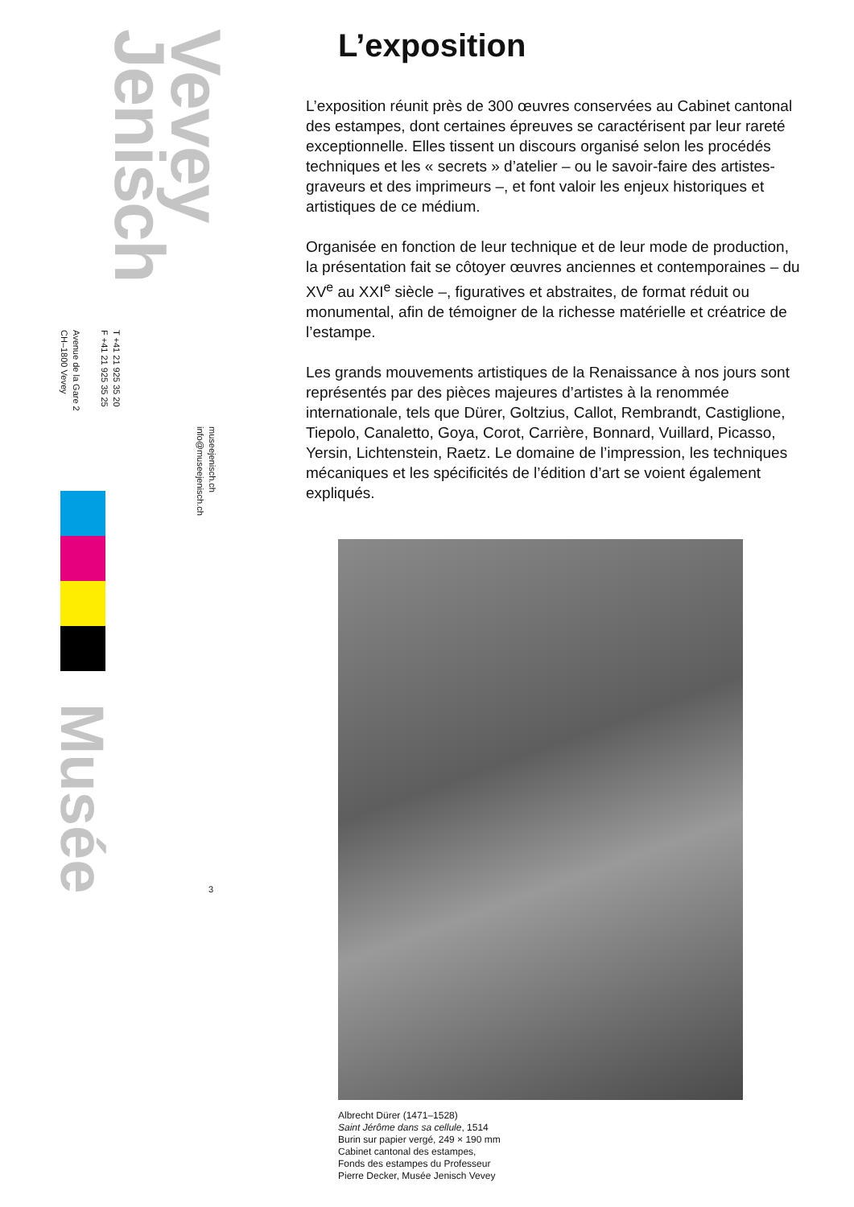Jenisch
Vevey
Avenue de la Gare 2
CH–1800 Vevey
T +41 21 925 35 20
F +41 21 925 35 25
museejenisch.ch
info@museejenisch.ch
Musée
3
L’exposition
L’exposition réunit près de 300 œuvres conservées au Cabinet cantonal des estampes, dont certaines épreuves se caractérisent par leur rareté exceptionnelle. Elles tissent un discours organisé selon les procédés techniques et les « secrets » d’atelier – ou le savoir-faire des artistes-graveurs et des imprimeurs –, et font valoir les enjeux historiques et artistiques de ce médium.
Organisée en fonction de leur technique et de leur mode de production, la présentation fait se côtoyer œuvres anciennes et contemporaines – du XV<sup>e</sup> au XXI<sup>e</sup> siècle –, figuratives et abstraites, de format réduit ou monumental, afin de témoigner de la richesse matérielle et créatrice de l’estampe.
Les grands mouvements artistiques de la Renaissance à nos jours sont représentés par des pièces majeures d’artistes à la renommée internationale, tels que Dürer, Goltzius, Callot, Rembrandt, Castiglione, Tiepolo, Canaletto, Goya, Corot, Carrière, Bonnard, Vuillard, Picasso, Yersin, Lichtenstein, Raetz. Le domaine de l’impression, les techniques mécaniques et les spécificités de l’édition d’art se voient également expliqués.
Albrecht Dürer (1471–1528)
Saint Jérôme dans sa cellule, 1514
Burin sur papier vergé, 249 × 190 mm
Cabinet cantonal des estampes,
Fonds des estampes du Professeur
Pierre Decker, Musée Jenisch Vevey